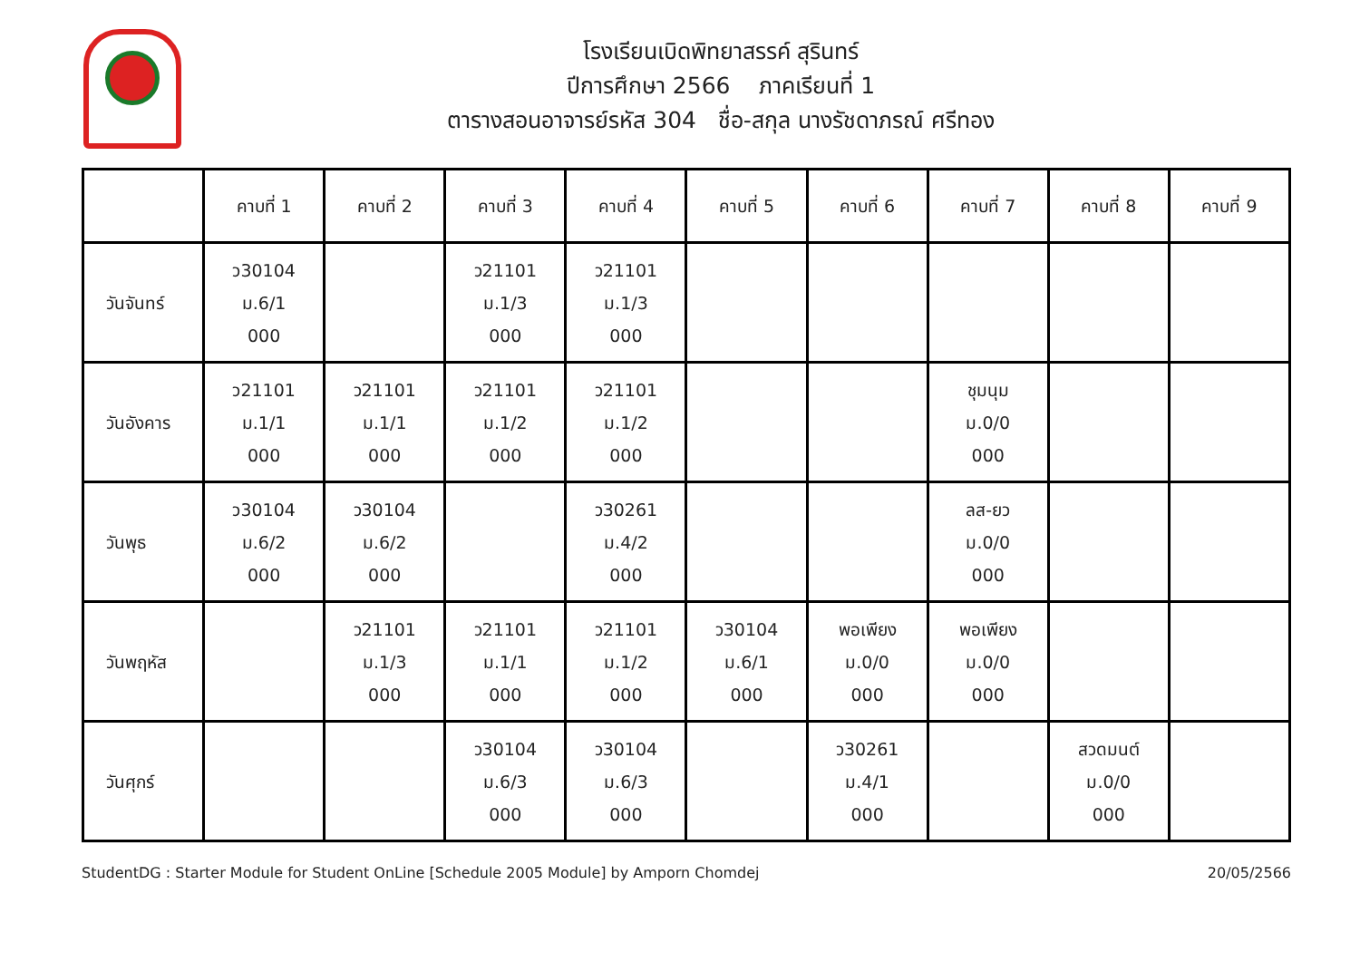โรงเรียนเบิดพิทยาสรรค์ สุรินทร์
ปีการศึกษา 2566 ภาคเรียนที่ 1
ตารางสอนอาจารย์รหัส 304 ชื่อ-สกุล นางรัชดาภรณ์ ศรีทอง
| | คาบที่ 1 | คาบที่ 2 | คาบที่ 3 | คาบที่ 4 | คาบที่ 5 | คาบที่ 6 | คาบที่ 7 | คาบที่ 8 | คาบที่ 9 |
| --- | --- | --- | --- | --- | --- | --- | --- | --- | --- |
| วันจันทร์ | ว30104 ม.6/1 000 | | ว21101 ม.1/3 000 | ว21101 ม.1/3 000 | | | | | |
| วันอังคาร | ว21101 ม.1/1 000 | ว21101 ม.1/1 000 | ว21101 ม.1/2 000 | ว21101 ม.1/2 000 | | | ชุมนุม ม.0/0 000 | | |
| วันพุธ | ว30104 ม.6/2 000 | ว30104 ม.6/2 000 | | ว30261 ม.4/2 000 | | | ลส-ยว ม.0/0 000 | | |
| วันพฤหัส | | ว21101 ม.1/3 000 | ว21101 ม.1/1 000 | ว21101 ม.1/2 000 | ว30104 ม.6/1 000 | พอเพียง ม.0/0 000 | พอเพียง ม.0/0 000 | | |
| วันศุกร์ | | | ว30104 ม.6/3 000 | ว30104 ม.6/3 000 | | ว30261 ม.4/1 000 | | สวดมนต์ ม.0/0 000 | |
StudentDG : Starter Module for Student OnLine [Schedule 2005 Module] by Amporn Chomdej 20/05/2566